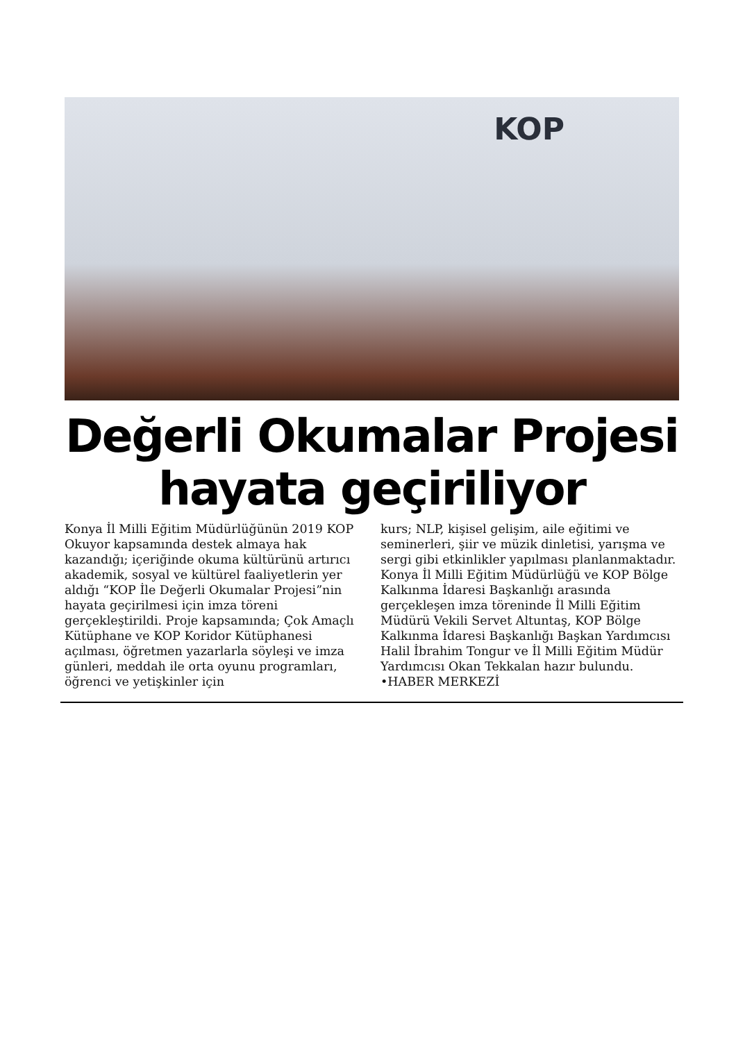KOP
Değerli Okumalar Projesi hayata geçiriliyor
Konya İl Milli Eğitim Müdürlüğünün 2019 KOP Okuyor kapsamında destek almaya hak kazandığı; içeriğinde okuma kültürünü artırıcı akademik, sosyal ve kültürel faaliyetlerin yer aldığı “KOP İle Değerli Okumalar Projesi”nin hayata geçirilmesi için imza töreni gerçekleştirildi. Proje kapsamında; Çok Amaçlı Kütüphane ve KOP Koridor Kütüphanesi açılması, öğretmen yazarlarla söyleşi ve imza günleri, meddah ile orta oyunu programları, öğrenci ve yetişkinler için
kurs; NLP, kişisel gelişim, aile eğitimi ve seminerleri, şiir ve müzik dinletisi, yarışma ve sergi gibi etkinlikler yapılması planlanmaktadır. Konya İl Milli Eğitim Müdürlüğü ve KOP Bölge Kalkınma İdaresi Başkanlığı arasında gerçekleşen imza töreninde İl Milli Eğitim Müdürü Vekili Servet Altuntaş, KOP Bölge Kalkınma İdaresi Başkanlığı Başkan Yardımcısı Halil İbrahim Tongur ve İl Milli Eğitim Müdür Yardımcısı Okan Tekkalan hazır bulundu. •HABER MERKEZİ